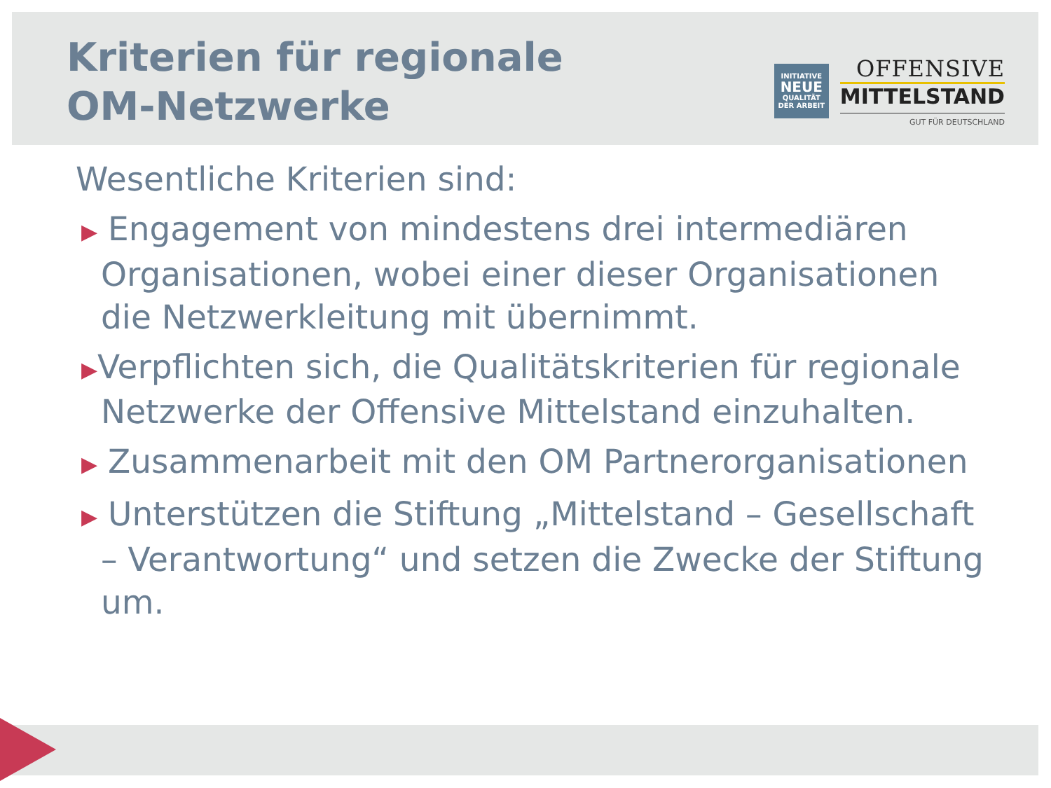Kriterien für regionale
OM-Netzwerke
INITIATIVE
NEUE
QUALITÄT
DER ARBEIT
OFFENSIVE
MITTELSTAND
GUT FÜR DEUTSCHLAND
Wesentliche Kriterien sind:
▶ Engagement von mindestens drei intermediären Organisationen, wobei einer dieser Organisationen die Netzwerkleitung mit übernimmt.
▶Verpflichten sich, die Qualitätskriterien für regionale Netzwerke der Offensive Mittelstand einzuhalten.
▶ Zusammenarbeit mit den OM Partnerorganisationen
▶ Unterstützen die Stiftung „Mittelstand – Gesellschaft – Verantwortung“ und setzen die Zwecke der Stiftung um.